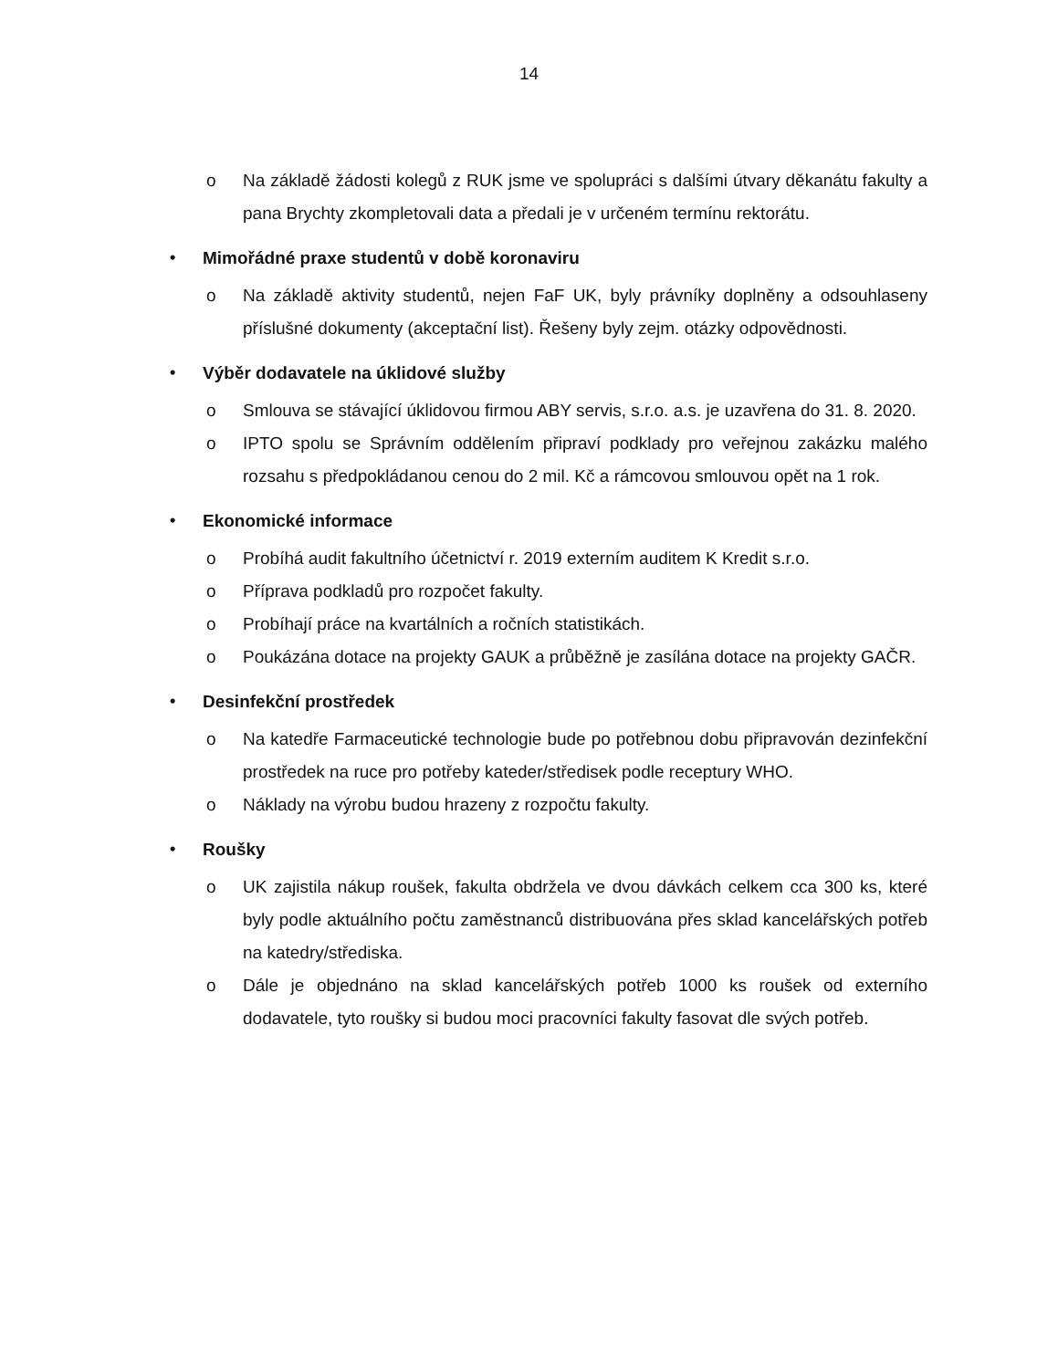14
o Na základě žádosti kolegů z RUK jsme ve spolupráci s dalšími útvary děkanátu fakulty a pana Brychty zkompletovali data a předali je v určeném termínu rektorátu.
• Mimořádné praxe studentů v době koronaviru
o Na základě aktivity studentů, nejen FaF UK, byly právníky doplněny a odsouhlaseny příslušné dokumenty (akceptační list). Řešeny byly zejm. otázky odpovědnosti.
• Výběr dodavatele na úklidové služby
o Smlouva se stávající úklidovou firmou ABY servis, s.r.o. a.s. je uzavřena do 31. 8. 2020.
o IPTO spolu se Správním oddělením připraví podklady pro veřejnou zakázku malého rozsahu s předpokládanou cenou do 2 mil. Kč a rámcovou smlouvou opět na 1 rok.
• Ekonomické informace
o Probíhá audit fakultního účetnictví r. 2019 externím auditem K Kredit s.r.o.
o Příprava podkladů pro rozpočet fakulty.
o Probíhají práce na kvartálních a ročních statistikách.
o Poukázána dotace na projekty GAUK a průběžně je zasílána dotace na projekty GAČR.
• Desinfekční prostředek
o Na katedře Farmaceutické technologie bude po potřebnou dobu připravován dezinfekční prostředek na ruce pro potřeby kateder/středisek podle receptury WHO.
o Náklady na výrobu budou hrazeny z rozpočtu fakulty.
• Roušky
o UK zajistila nákup roušek, fakulta obdržela ve dvou dávkách celkem cca 300 ks, které byly podle aktuálního počtu zaměstnanců distribuována přes sklad kancelářských potřeb na katedry/střediska.
o Dále je objednáno na sklad kancelářských potřeb 1000 ks roušek od externího dodavatele, tyto roušky si budou moci pracovníci fakulty fasovat dle svých potřeb.